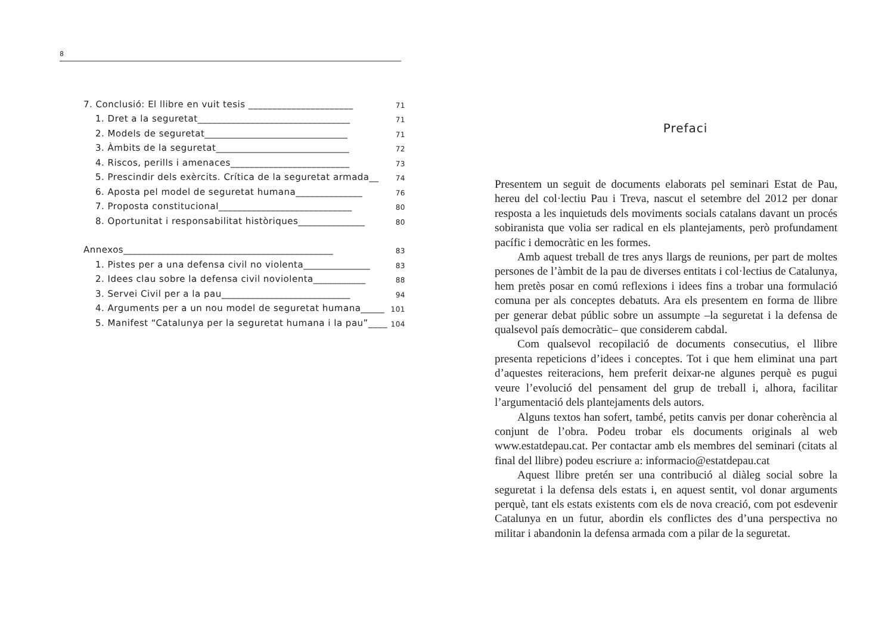8
7. Conclusió: El llibre en vuit tesis ______________________ 71
1. Dret a la seguretat________________________________ 71
2. Models de seguretat______________________________ 71
3. Àmbits de la seguretat____________________________ 72
4. Riscos, perills i amenaces_________________________ 73
5. Prescindir dels exèrcits. Crítica de la seguretat armada__ 74
6. Aposta pel model de seguretat humana______________ 76
7. Proposta constitucional____________________________ 80
8. Oportunitat i responsabilitat històriques______________ 80
Annexos____________________________________________ 83
1. Pistes per a una defensa civil no violenta______________ 83
2. Idees clau sobre la defensa civil noviolenta___________ 88
3. Servei Civil per a la pau___________________________ 94
4. Arguments per a un nou model de seguretat humana_____ 101
5. Manifest “Catalunya per la seguretat humana i la pau”_____ 104
Prefaci
Presentem un seguit de documents elaborats pel seminari Estat de Pau, hereu del col·lectiu Pau i Treva, nascut el setembre del 2012 per donar resposta a les inquietuds dels moviments socials catalans davant un procés sobiranista que volia ser radical en els plantejaments, però profundament pacífic i democràtic en les formes.
Amb aquest treball de tres anys llargs de reunions, per part de moltes persones de l’àmbit de la pau de diverses entitats i col·lectius de Catalunya, hem pretès posar en comú reflexions i idees fins a trobar una formulació comuna per als conceptes debatuts. Ara els presentem en forma de llibre per generar debat públic sobre un assumpte –la seguretat i la defensa de qualsevol país democràtic– que considerem cabdal.
Com qualsevol recopilació de documents consecutius, el llibre presenta repeticions d’idees i conceptes. Tot i que hem eliminat una part d’aquestes reiteracions, hem preferit deixar-ne algunes perquè es pugui veure l’evolució del pensament del grup de treball i, alhora, facilitar l’argumentació dels plantejaments dels autors.
Alguns textos han sofert, també, petits canvis per donar coherència al conjunt de l’obra. Podeu trobar els documents originals al web www.estatdepau.cat. Per contactar amb els membres del seminari (citats al final del llibre) podeu escriure a: informacio@estatdepau.cat
Aquest llibre pretén ser una contribució al diàleg social sobre la seguretat i la defensa dels estats i, en aquest sentit, vol donar arguments perquè, tant els estats existents com els de nova creació, com pot esdevenir Catalunya en un futur, abordin els conflictes des d’una perspectiva no militar i abandonin la defensa armada com a pilar de la seguretat.